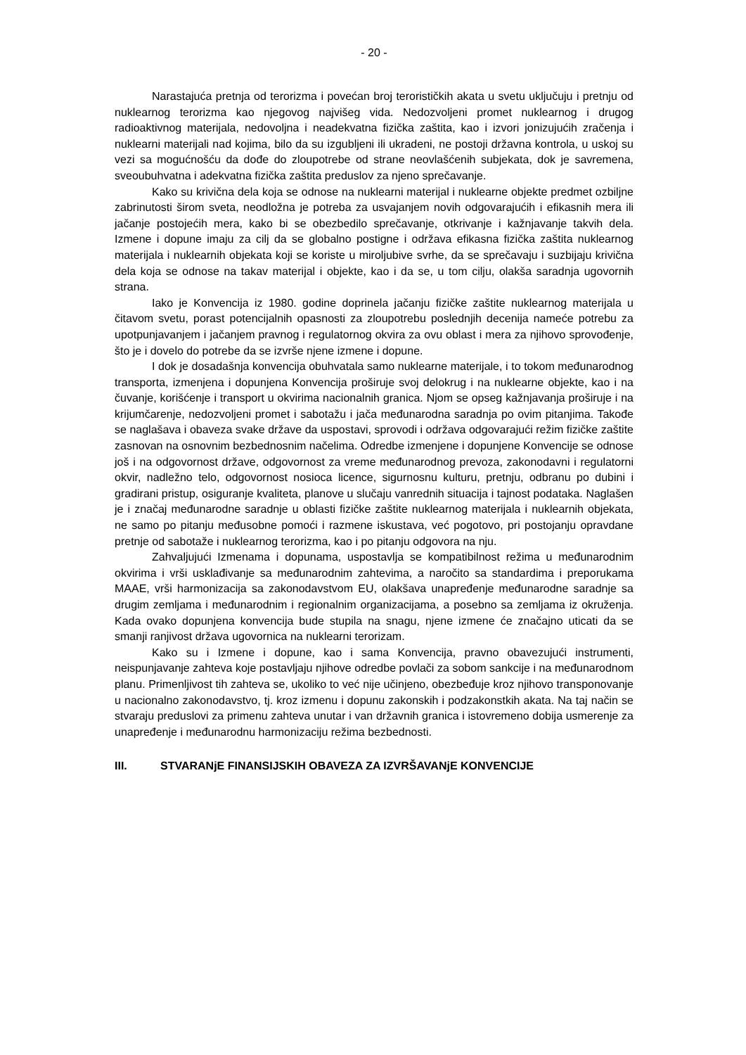- 20 -
Narastajuća pretnja od terorizma i povećan broj terorističkih akata u svetu uključuju i pretnju od nuklearnog terorizma kao njegovog najvišeg vida. Nedozvoljeni promet nuklearnog i drugog radioaktivnog materijala, nedovoljna i neadekvatna fizička zaštita, kao i izvori jonizujućih zračenja i nuklearni materijali nad kojima, bilo da su izgubljeni ili ukradeni, ne postoji državna kontrola, u uskoj su vezi sa mogućnošću da dođe do zloupotrebe od strane neovlašćenih subjekata, dok je savremena, sveoubuhvatna i adekvatna fizička zaštita preduslov za njeno sprečavanje.
Kako su krivična dela koja se odnose na nuklearni materijal i nuklearne objekte predmet ozbiljne zabrinutosti širom sveta, neodložna je potreba za usvajanjem novih odgovarajućih i efikasnih mera ili jačanje postojećih mera, kako bi se obezbedilo sprečavanje, otkrivanje i kažnjavanje takvih dela. Izmene i dopune imaju za cilj da se globalno postigne i održava efikasna fizička zaštita nuklearnog materijala i nuklearnih objekata koji se koriste u miroljubive svrhe, da se sprečavaju i suzbijaju krivična dela koja se odnose na takav materijal i objekte, kao i da se, u tom cilju, olakša saradnja ugovornih strana.
Iako je Konvencija iz 1980. godine doprinela jačanju fizičke zaštite nuklearnog materijala u čitavom svetu, porast potencijalnih opasnosti za zloupotrebu poslednjih decenija nameće potrebu za upotpunjavanjem i jačanjem pravnog i regulatornog okvira za ovu oblast i mera za njihovo sprovođenje, što je i dovelo do potrebe da se izvrše njene izmene i dopune.
I dok je dosadašnja konvencija obuhvatala samo nuklearne materijale, i to tokom međunarodnog transporta, izmenjena i dopunjena Konvencija proširuje svoj delokrug i na nuklearne objekte, kao i na čuvanje, korišćenje i transport u okvirima nacionalnih granica. Njom se opseg kažnjavanja proširuje i na krijumčarenje, nedozvoljeni promet i sabotažu i jača međunarodna saradnja po ovim pitanjima. Takođe se naglašava i obaveza svake države da uspostavi, sprovodi i održava odgovarajući režim fizičke zaštite zasnovan na osnovnim bezbednosnim načelima. Odredbe izmenjene i dopunjene Konvencije se odnose još i na odgovornost države, odgovornost za vreme međunarodnog prevoza, zakonodavni i regulatorni okvir, nadležno telo, odgovornost nosioca licence, sigurnosnu kulturu, pretnju, odbranu po dubini i gradirani pristup, osiguranje kvaliteta, planove u slučaju vanrednih situacija i tajnost podataka. Naglašen je i značaj međunarodne saradnje u oblasti fizičke zaštite nuklearnog materijala i nuklearnih objekata, ne samo po pitanju međusobne pomoći i razmene iskustava, već pogotovo, pri postojanju opravdane pretnje od sabotaže i nuklearnog terorizma, kao i po pitanju odgovora na nju.
Zahvaljujući Izmenama i dopunama, uspostavlja se kompatibilnost režima u međunarodnim okvirima i vrši usklađivanje sa međunarodnim zahtevima, a naročito sa standardima i preporukama MAAE, vrši harmonizacija sa zakonodavstvom EU, olakšava unapređenje međunarodne saradnje sa drugim zemljama i međunarodnim i regionalnim organizacijama, a posebno sa zemljama iz okruženja. Kada ovako dopunjena konvencija bude stupila na snagu, njene izmene će značajno uticati da se smanji ranjivost država ugovornica na nuklearni terorizam.
Kako su i Izmene i dopune, kao i sama Konvencija, pravno obavezujući instrumenti, neispunjavanje zahteva koje postavljaju njihove odredbe povlači za sobom sankcije i na međunarodnom planu. Primenljivost tih zahteva se, ukoliko to već nije učinjeno, obezbeđuje kroz njihovo transponovanje u nacionalno zakonodavstvo, tj. kroz izmenu i dopunu zakonskih i podzakonstkih akata. Na taj način se stvaraju preduslovi za primenu zahteva unutar i van državnih granica i istovremeno dobija usmerenje za unapređenje i međunarodnu harmonizaciju režima bezbednosti.
III. STVARANjE FINANSIJSKIH OBAVEZA ZA IZVRŠAVANjE KONVENCIJE